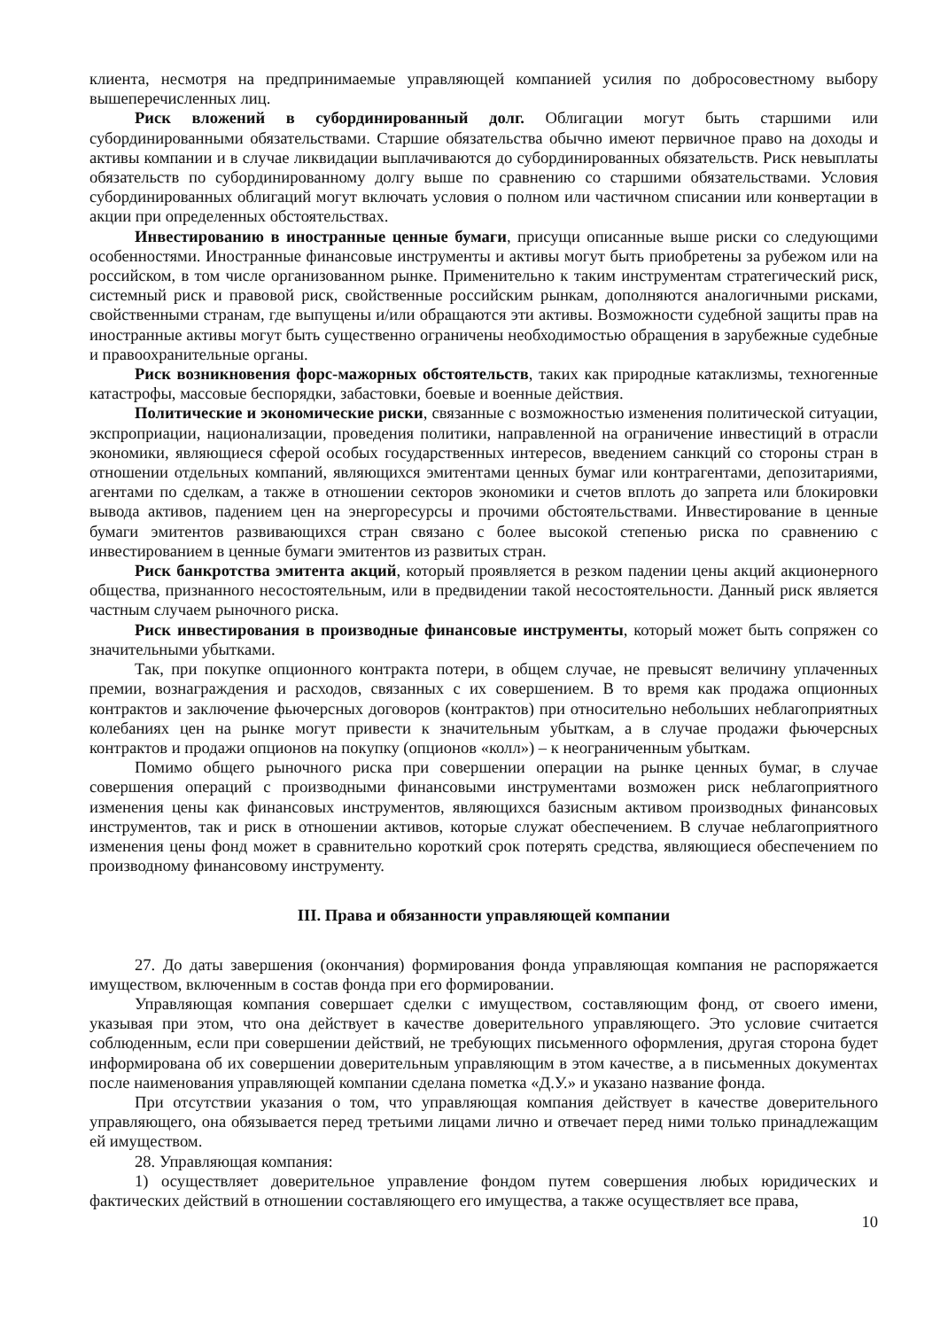клиента, несмотря на предпринимаемые управляющей компанией усилия по добросовестному выбору вышеперечисленных лиц.
Риск вложений в субординированный долг. Облигации могут быть старшими или субординированными обязательствами. Старшие обязательства обычно имеют первичное право на доходы и активы компании и в случае ликвидации выплачиваются до субординированных обязательств. Риск невыплаты обязательств по субординированному долгу выше по сравнению со старшими обязательствами. Условия субординированных облигаций могут включать условия о полном или частичном списании или конвертации в акции при определенных обстоятельствах.
Инвестированию в иностранные ценные бумаги, присущи описанные выше риски со следующими особенностями. Иностранные финансовые инструменты и активы могут быть приобретены за рубежом или на российском, в том числе организованном рынке. Применительно к таким инструментам стратегический риск, системный риск и правовой риск, свойственные российским рынкам, дополняются аналогичными рисками, свойственными странам, где выпущены и/или обращаются эти активы. Возможности судебной защиты прав на иностранные активы могут быть существенно ограничены необходимостью обращения в зарубежные судебные и правоохранительные органы.
Риск возникновения форс-мажорных обстоятельств, таких как природные катаклизмы, техногенные катастрофы, массовые беспорядки, забастовки, боевые и военные действия.
Политические и экономические риски, связанные с возможностью изменения политической ситуации, экспроприации, национализации, проведения политики, направленной на ограничение инвестиций в отрасли экономики, являющиеся сферой особых государственных интересов, введением санкций со стороны стран в отношении отдельных компаний, являющихся эмитентами ценных бумаг или контрагентами, депозитариями, агентами по сделкам, а также в отношении секторов экономики и счетов вплоть до запрета или блокировки вывода активов, падением цен на энергоресурсы и прочими обстоятельствами. Инвестирование в ценные бумаги эмитентов развивающихся стран связано с более высокой степенью риска по сравнению с инвестированием в ценные бумаги эмитентов из развитых стран.
Риск банкротства эмитента акций, который проявляется в резком падении цены акций акционерного общества, признанного несостоятельным, или в предвидении такой несостоятельности. Данный риск является частным случаем рыночного риска.
Риск инвестирования в производные финансовые инструменты, который может быть сопряжен со значительными убытками.
Так, при покупке опционного контракта потери, в общем случае, не превысят величину уплаченных премии, вознаграждения и расходов, связанных с их совершением. В то время как продажа опционных контрактов и заключение фьючерсных договоров (контрактов) при относительно небольших неблагоприятных колебаниях цен на рынке могут привести к значительным убыткам, а в случае продажи фьючерсных контрактов и продажи опционов на покупку (опционов «колл») – к неограниченным убыткам.
Помимо общего рыночного риска при совершении операции на рынке ценных бумаг, в случае совершения операций с производными финансовыми инструментами возможен риск неблагоприятного изменения цены как финансовых инструментов, являющихся базисным активом производных финансовых инструментов, так и риск в отношении активов, которые служат обеспечением. В случае неблагоприятного изменения цены фонд может в сравнительно короткий срок потерять средства, являющиеся обеспечением по производному финансовому инструменту.
III. Права и обязанности управляющей компании
27. До даты завершения (окончания) формирования фонда управляющая компания не распоряжается имуществом, включенным в состав фонда при его формировании.
Управляющая компания совершает сделки с имуществом, составляющим фонд, от своего имени, указывая при этом, что она действует в качестве доверительного управляющего. Это условие считается соблюденным, если при совершении действий, не требующих письменного оформления, другая сторона будет информирована об их совершении доверительным управляющим в этом качестве, а в письменных документах после наименования управляющей компании сделана пометка «Д.У.» и указано название фонда.
При отсутствии указания о том, что управляющая компания действует в качестве доверительного управляющего, она обязывается перед третьими лицами лично и отвечает перед ними только принадлежащим ей имуществом.
28. Управляющая компания:
1) осуществляет доверительное управление фондом путем совершения любых юридических и фактических действий в отношении составляющего его имущества, а также осуществляет все права,
10